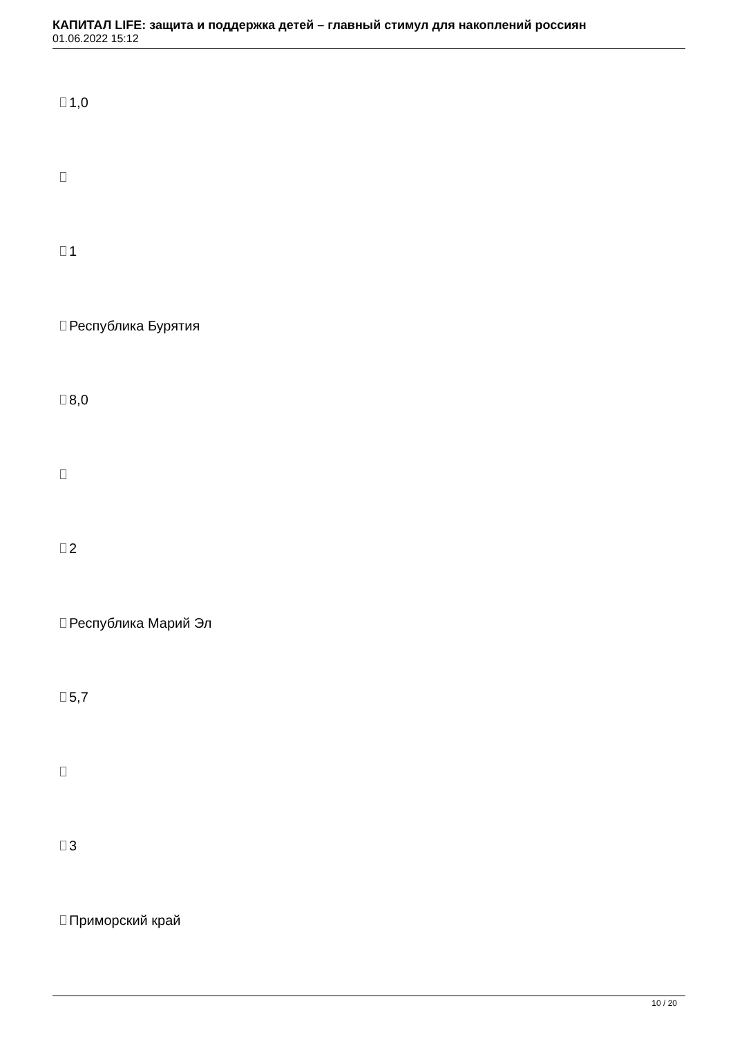КАПИТАЛ LIFE: защита и поддержка детей – главный стимул для накоплений россиян
01.06.2022 15:12
1,0
1
Республика Бурятия
8,0
2
Республика Марий Эл
5,7
3
Приморский край
10 / 20